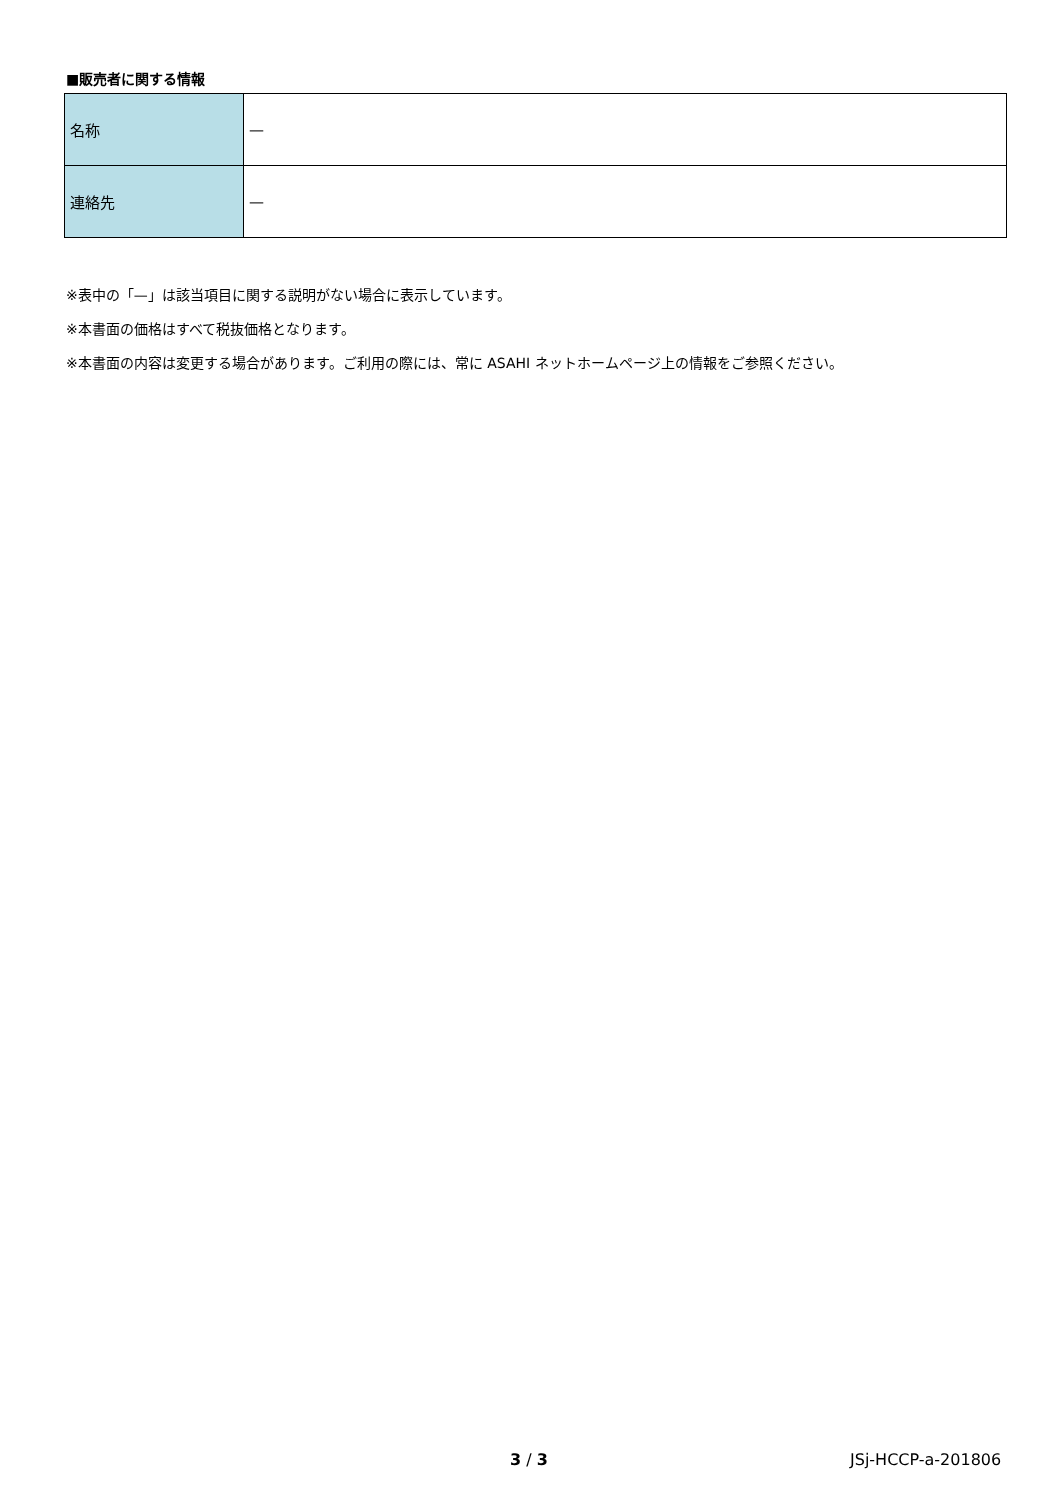■販売者に関する情報
| 名称 | — |
| 連絡先 | — |
※表中の「—」は該当項目に関する説明がない場合に表示しています。
※本書面の価格はすべて税抜価格となります。
※本書面の内容は変更する場合があります。ご利用の際には、常に ASAHI ネットホームページ上の情報をご参照ください。
3 / 3 JSj-HCCP-a-201806